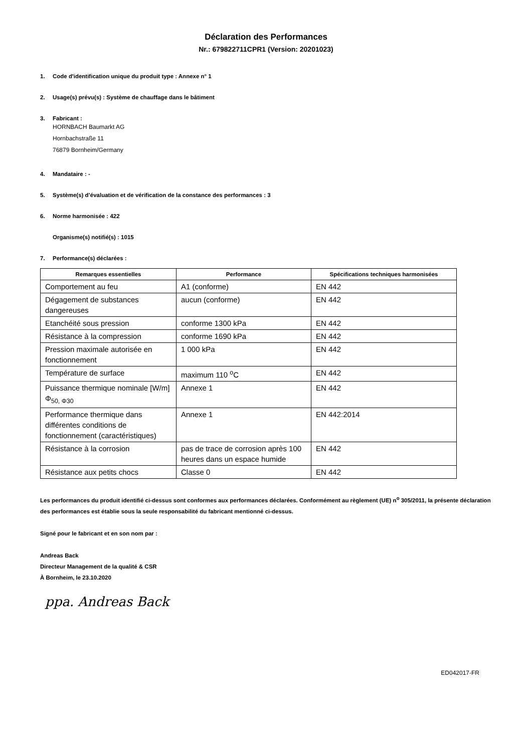Déclaration des Performances
Nr.: 679822711CPR1 (Version: 20201023)
1. Code d'identification unique du produit type : Annexe n° 1
2. Usage(s) prévu(s) : Système de chauffage dans le bâtiment
3. Fabricant :
HORNBACH Baumarkt AG
Hornbachstraße 11
76879 Bornheim/Germany
4. Mandataire : -
5. Système(s) d’évaluation et de vérification de la constance des performances : 3
6. Norme harmonisée : 422
Organisme(s) notifié(s) : 1015
7. Performance(s) déclarées :
| Remarques essentielles | Performance | Spécifications techniques harmonisées |
| --- | --- | --- |
| Comportement au feu | A1 (conforme) | EN 442 |
| Dégagement de substances dangereuses | aucun (conforme) | EN 442 |
| Etanchéité sous pression | conforme 1300 kPa | EN 442 |
| Résistance à la compression | conforme 1690 kPa | EN 442 |
| Pression maximale autorisée en fonctionnement | 1 000 kPa | EN 442 |
| Température de surface | maximum 110 <sup>o</sup>C | EN 442 |
| Puissance thermique nominale [W/m] Φ<sub>50, Φ30</sub> | Annexe 1 | EN 442 |
| Performance thermique dans différentes conditions de fonctionnement (caractéristiques) | Annexe 1 | EN 442:2014 |
| Résistance à la corrosion | pas de trace de corrosion après 100 heures dans un espace humide | EN 442 |
| Résistance aux petits chocs | Classe 0 | EN 442 |
Les performances du produit identifié ci-dessus sont conformes aux performances déclarées. Conformément au règlement (UE) n<sup>o</sup> 305/2011, la présente déclaration des performances est établie sous la seule responsabilité du fabricant mentionné ci-dessus.
Signé pour le fabricant et en son nom par :
Andreas Back
Directeur Management de la qualité & CSR
À Bornheim, le 23.10.2020
ppa. Andreas Back
ED042017-FR